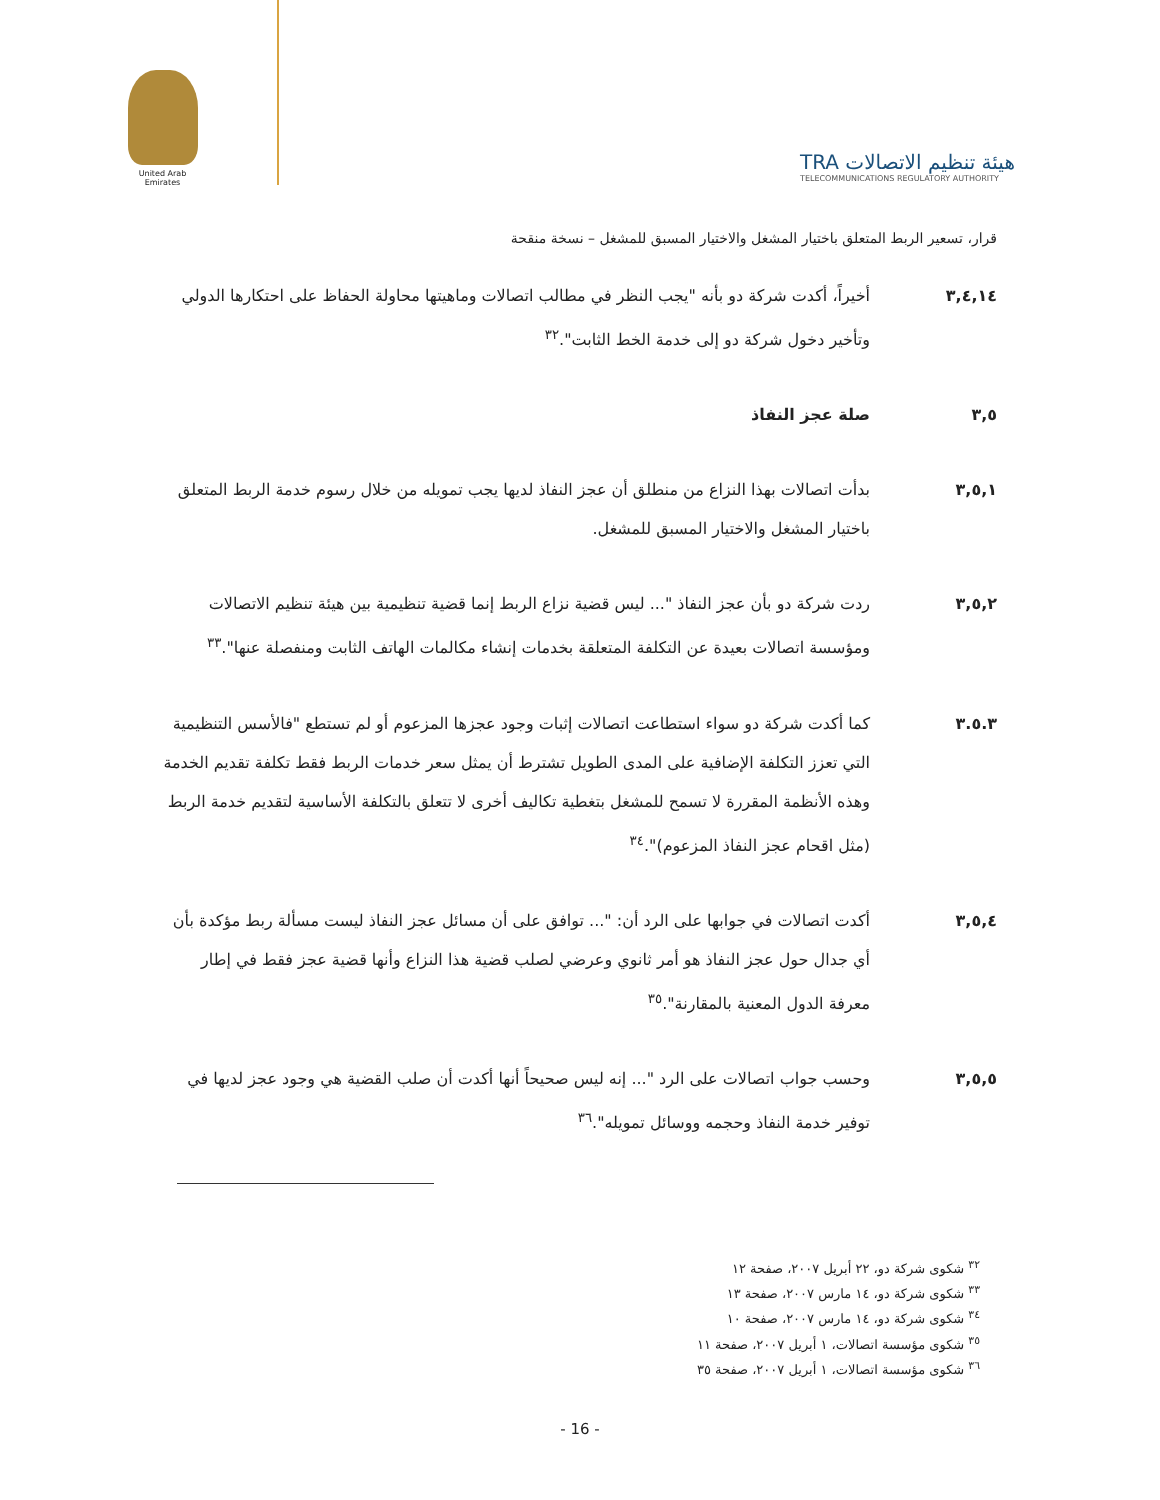United Arab Emirates
TRA هيئة تنظيم الاتصالات
TELECOMMUNICATIONS REGULATORY AUTHORITY
قرار، تسعير الربط المتعلق باختيار المشغل والاختيار المسبق للمشغل – نسخة منقحة
٣,٤,١٤ أخيراً، أكدت شركة دو بأنه "يجب النظر في مطالب اتصالات وماهيتها محاولة الحفاظ على احتكارها الدولي وتأخير دخول شركة دو إلى خدمة الخط الثابت".<sup>٣٢</sup>
٣,٥ صلة عجز النفاذ
٣,٥,١ بدأت اتصالات بهذا النزاع من منطلق أن عجز النفاذ لديها يجب تمويله من خلال رسوم خدمة الربط المتعلق باختيار المشغل والاختيار المسبق للمشغل.
٣,٥,٢ ردت شركة دو بأن عجز النفاذ "... ليس قضية نزاع الربط إنما قضية تنظيمية بين هيئة تنظيم الاتصالات ومؤسسة اتصالات بعيدة عن التكلفة المتعلقة بخدمات إنشاء مكالمات الهاتف الثابت ومنفصلة عنها".<sup>٣٣</sup>
٣.٥.٣ كما أكدت شركة دو سواء استطاعت اتصالات إثبات وجود عجزها المزعوم أو لم تستطع "فالأسس التنظيمية التي تعزز التكلفة الإضافية على المدى الطويل تشترط أن يمثل سعر خدمات الربط فقط تكلفة تقديم الخدمة وهذه الأنظمة المقررة لا تسمح للمشغل بتغطية تكاليف أخرى لا تتعلق بالتكلفة الأساسية لتقديم خدمة الربط (مثل اقحام عجز النفاذ المزعوم)".<sup>٣٤</sup>
٣,٥,٤ أكدت اتصالات في جوابها على الرد أن: "... توافق على أن مسائل عجز النفاذ ليست مسألة ربط مؤكدة بأن أي جدال حول عجز النفاذ هو أمر ثانوي وعرضي لصلب قضية هذا النزاع وأنها قضية عجز فقط في إطار معرفة الدول المعنية بالمقارنة".<sup>٣٥</sup>
٣,٥,٥ وحسب جواب اتصالات على الرد "... إنه ليس صحيحاً أنها أكدت أن صلب القضية هي وجود عجز لديها في توفير خدمة النفاذ وحجمه ووسائل تمويله".<sup>٣٦</sup>
<sup>٣٢</sup> شكوى شركة دو، ٢٢ أبريل ٢٠٠٧، صفحة ١٢
<sup>٣٣</sup> شكوى شركة دو، ١٤ مارس ٢٠٠٧، صفحة ١٣
<sup>٣٤</sup> شكوى شركة دو، ١٤ مارس ٢٠٠٧، صفحة ١٠
<sup>٣٥</sup> شكوى مؤسسة اتصالات، ١ أبريل ٢٠٠٧، صفحة ١١
<sup>٣٦</sup> شكوى مؤسسة اتصالات، ١ أبريل ٢٠٠٧، صفحة ٣٥
- 16 -